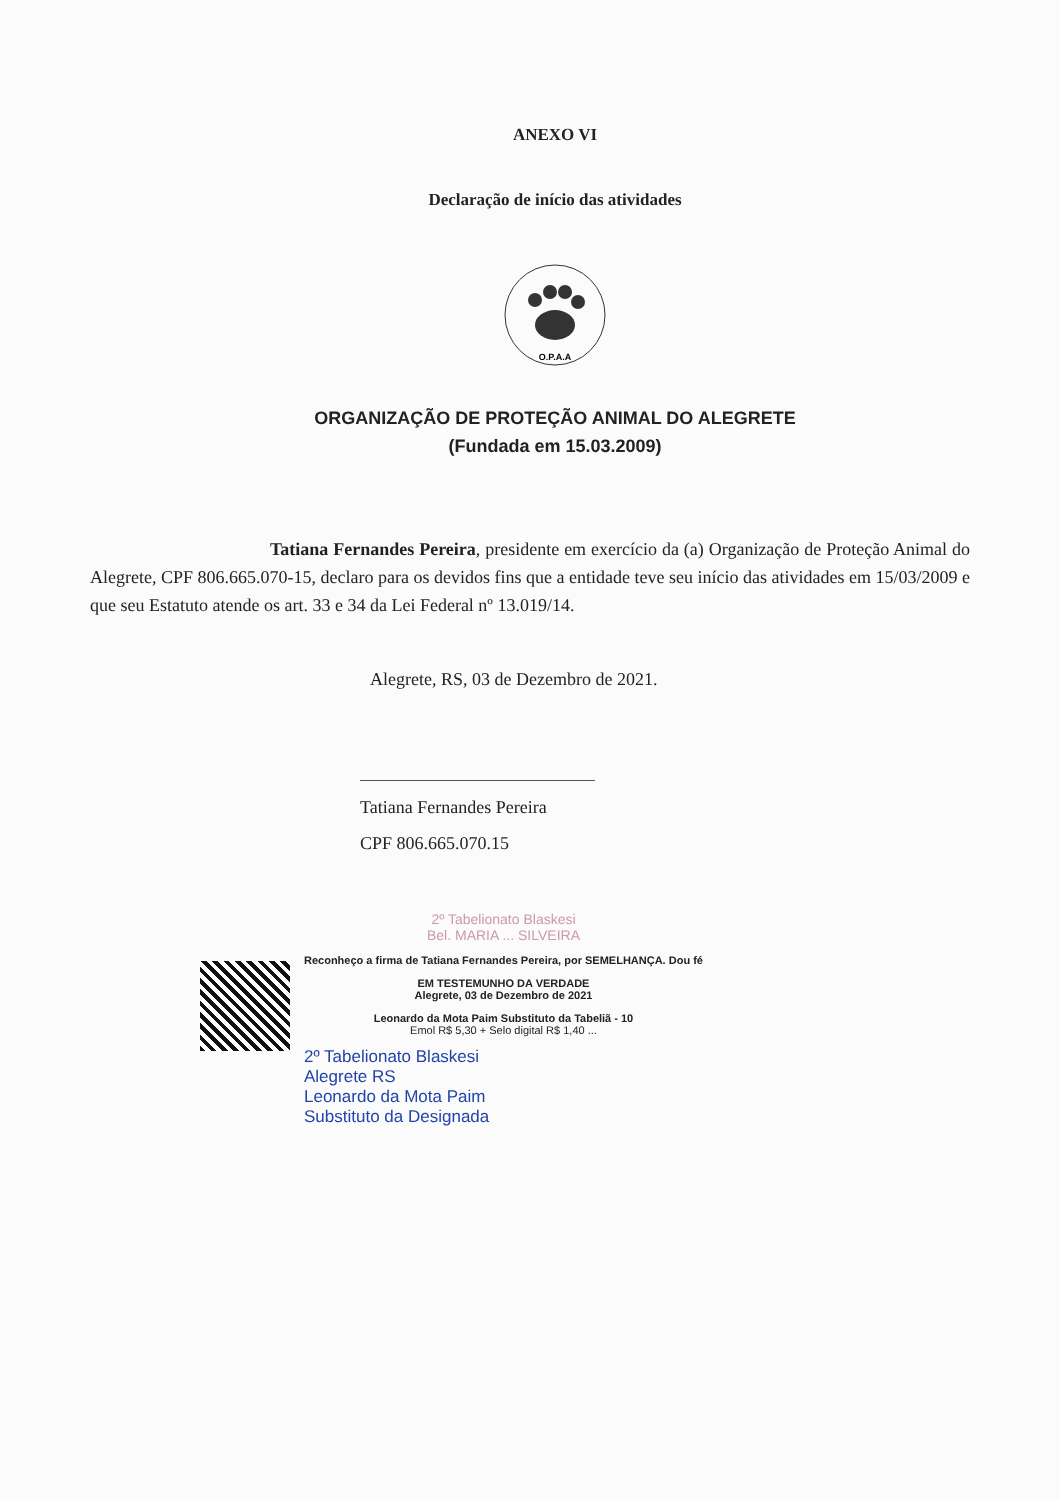ANEXO VI
Declaração de início das atividades
O.P.A.A
ORGANIZAÇÃO DE PROTEÇÃO ANIMAL DO ALEGRETE
(Fundada em 15.03.2009)
Tatiana Fernandes Pereira, presidente em exercício da (a) Organização de Proteção Animal do Alegrete, CPF 806.665.070-15, declaro para os devidos fins que a entidade teve seu início das atividades em 15/03/2009 e que seu Estatuto atende os art. 33 e 34 da Lei Federal nº 13.019/14.
Alegrete, RS, 03 de Dezembro de 2021.
Tatiana Fernandes Pereira
CPF 806.665.070.15
2º Tabelionato Blaskesi
Bel. MARIA ... SILVEIRA
Reconheço a firma de Tatiana Fernandes Pereira, por SEMELHANÇA. Dou fé
EM TESTEMUNHO DA VERDADE
Alegrete, 03 de Dezembro de 2021
Leonardo da Mota Paim Substituto da Tabeliã - 10
Emol R$ 5,30 + Selo digital R$ 1,40 ...
2º Tabelionato Blaskesi
Alegrete RS
Leonardo da Mota Paim
Substituto da Designada